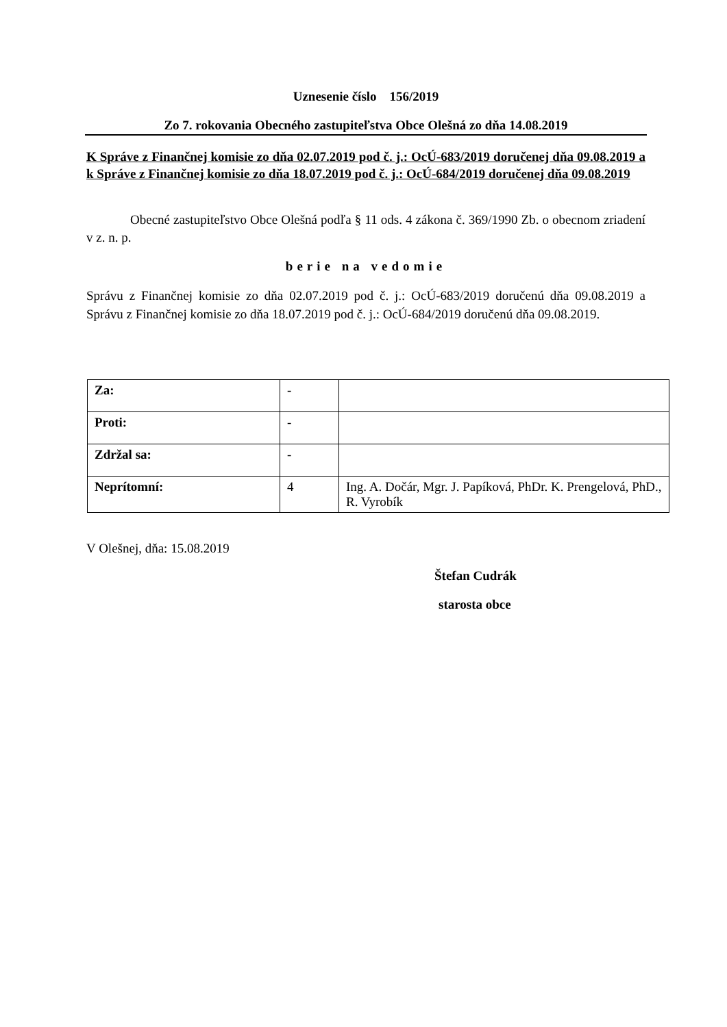Uznesenie číslo 156/2019
Zo 7. rokovania Obecného zastupiteľstva Obce Olešná zo dňa 14.08.2019
K Správe z Finančnej komisie zo dňa 02.07.2019 pod č. j.: OcÚ-683/2019 doručenej dňa 09.08.2019 a k Správe z Finančnej komisie zo dňa 18.07.2019 pod č. j.: OcÚ-684/2019 doručenej dňa 09.08.2019
Obecné zastupiteľstvo Obce Olešná podľa § 11 ods. 4 zákona č. 369/1990 Zb. o obecnom zriadení v z. n. p.
berie na vedomie
Správu z Finančnej komisie zo dňa 02.07.2019 pod č. j.: OcÚ-683/2019 doručenú dňa 09.08.2019 a Správu z Finančnej komisie zo dňa 18.07.2019 pod č. j.: OcÚ-684/2019 doručenú dňa 09.08.2019.
| Za: | - | |
| Proti: | - | |
| Zdržal sa: | - | |
| Neprítomní: | 4 | Ing. A. Dočár, Mgr. J. Papíková, PhDr. K. Prengelová, PhD., R. Vyrobík |
V Olešnej, dňa: 15.08.2019
Štefan Cudrák
starosta obce